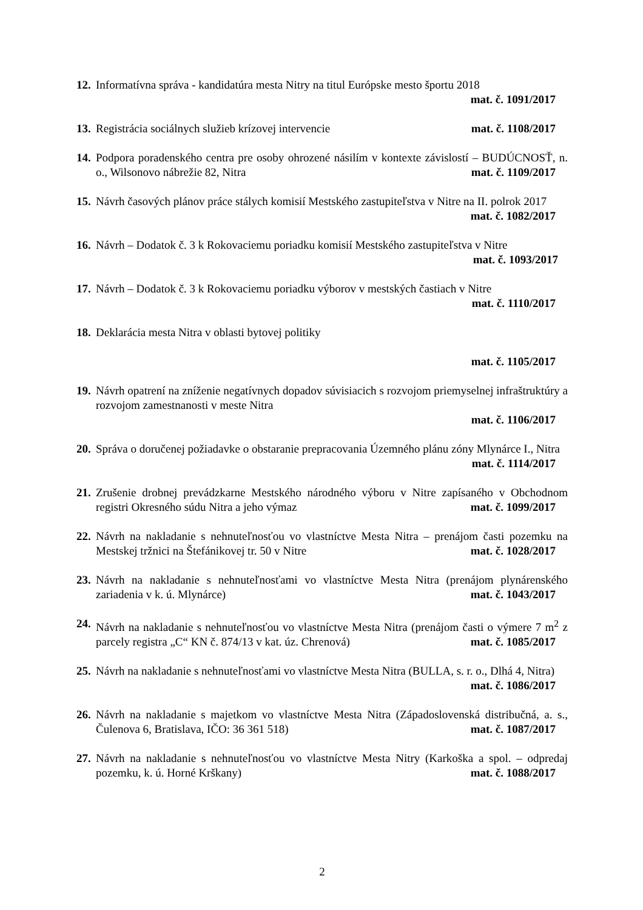12.
Informatívna správa - kandidatúra mesta Nitry na titul Európske mesto športu 2018
mat. č. 1091/2017
13.
Registrácia sociálnych služieb krízovej intervencie mat. č. 1108/2017
14.
Podpora poradenského centra pre osoby ohrozené násilím v kontexte závislostí – BUDÚCNOSŤ, n. o., Wilsonovo nábrežie 82, Nitra mat. č. 1109/2017
15.
Návrh časových plánov práce stálych komisií Mestského zastupiteľstva v Nitre na II. polrok 2017 mat. č. 1082/2017
16.
Návrh – Dodatok č. 3 k Rokovaciemu poriadku komisií Mestského zastupiteľstva v Nitre
mat. č. 1093/2017
17.
Návrh – Dodatok č. 3 k Rokovaciemu poriadku výborov v mestských častiach v Nitre
mat. č. 1110/2017
18.
Deklarácia mesta Nitra v oblasti bytovej politiky
mat. č. 1105/2017
19.
Návrh opatrení na zníženie negatívnych dopadov súvisiacich s rozvojom priemyselnej infraštruktúry a rozvojom zamestnanosti v meste Nitra
mat. č. 1106/2017
20.
Správa o doručenej požiadavke o obstaranie prepracovania Územného plánu zóny Mlynárce I., Nitra mat. č. 1114/2017
21.
Zrušenie drobnej prevádzkarne Mestského národného výboru v Nitre zapísaného v Obchodnom registri Okresného súdu Nitra a jeho výmaz mat. č. 1099/2017
22.
Návrh na nakladanie s nehnuteľnosťou vo vlastníctve Mesta Nitra – prenájom časti pozemku na Mestskej tržnici na Štefánikovej tr. 50 v Nitre mat. č. 1028/2017
23.
Návrh na nakladanie s nehnuteľnosťami vo vlastníctve Mesta Nitra (prenájom plynárenského zariadenia v k. ú. Mlynárce) mat. č. 1043/2017
24.
Návrh na nakladanie s nehnuteľnosťou vo vlastníctve Mesta Nitra (prenájom časti o výmere 7 m<sup>2</sup> z parcely registra „C“ KN č. 874/13 v kat. úz. Chrenová) mat. č. 1085/2017
25.
Návrh na nakladanie s nehnuteľnosťami vo vlastníctve Mesta Nitra (BULLA, s. r. o., Dlhá 4, Nitra) mat. č. 1086/2017
26.
Návrh na nakladanie s majetkom vo vlastníctve Mesta Nitra (Západoslovenská distribučná, a. s., Čulenova 6, Bratislava, IČO: 36 361 518) mat. č. 1087/2017
27.
Návrh na nakladanie s nehnuteľnosťou vo vlastníctve Mesta Nitry (Karkoška a spol. – odpredaj pozemku, k. ú. Horné Krškany) mat. č. 1088/2017
2